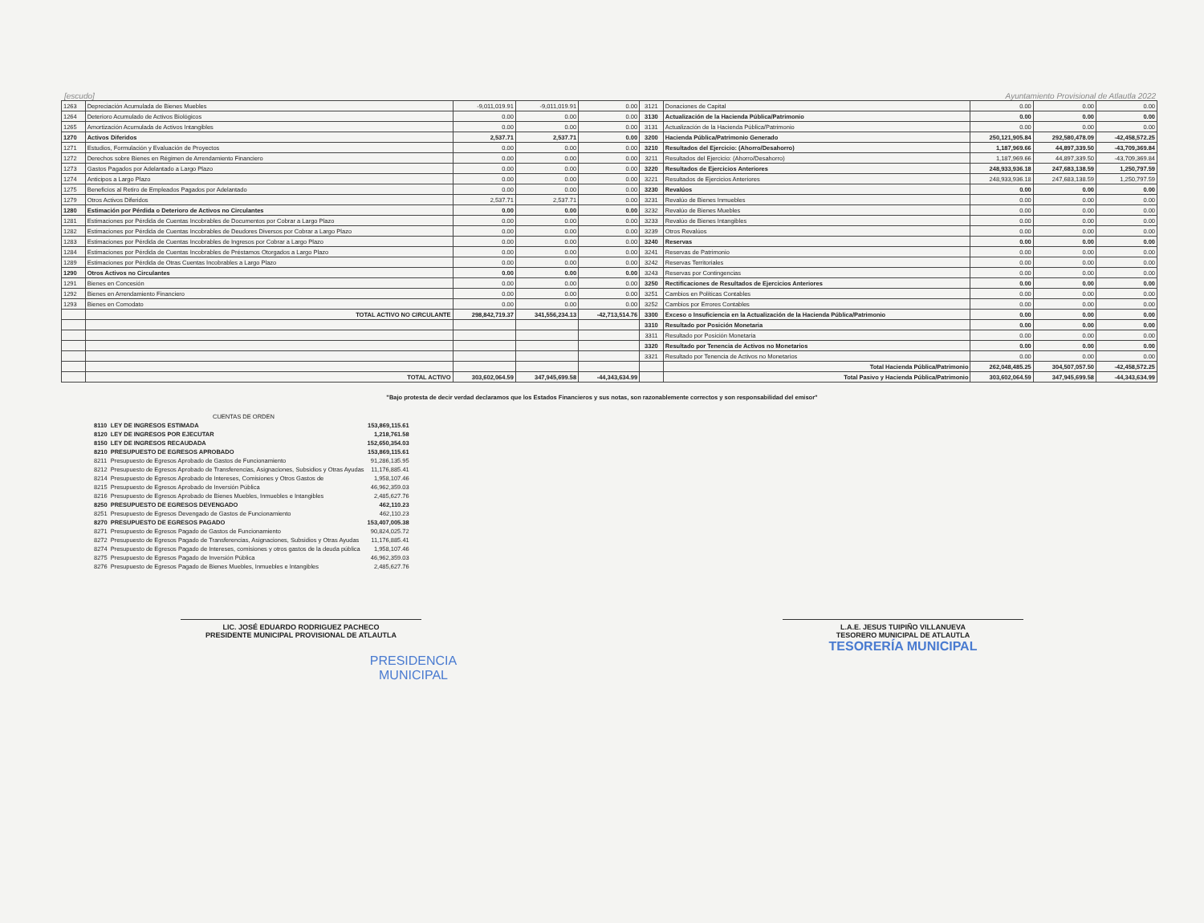[escudo]
Ayuntamiento Provisional de Atlautla 2022
| 1263 | Depreciación Acumulada de Bienes Muebles | -9,011,019.91 | -9,011,019.91 | 0.00 | 3121 | Donaciones de Capital | 0.00 | 0.00 | 0.00 |
| 1264 | Deterioro Acumulado de Activos Biológicos | 0.00 | 0.00 | 0.00 | 3130 | Actualización de la Hacienda Pública/Patrimonio | 0.00 | 0.00 | 0.00 |
| 1265 | Amortización Acumulada de Activos Intangibles | 0.00 | 0.00 | 0.00 | 3131 | Actualización de la Hacienda Pública/Patrimonio | 0.00 | 0.00 | 0.00 |
| 1270 | Activos Diferidos | 2,537.71 | 2,537.71 | 0.00 | 3200 | Hacienda Pública/Patrimonio Generado | 250,121,905.84 | 292,580,478.09 | -42,458,572.25 |
| 1271 | Estudios, Formulación y Evaluación de Proyectos | 0.00 | 0.00 | 0.00 | 3210 | Resultados del Ejercicio: (Ahorro/Desahorro) | 1,187,969.66 | 44,897,339.50 | -43,709,369.84 |
| 1272 | Derechos sobre Bienes en Régimen de Arrendamiento Financiero | 0.00 | 0.00 | 0.00 | 3211 | Resultados del Ejercicio: (Ahorro/Desahorro) | 1,187,969.66 | 44,897,339.50 | -43,709,369.84 |
| 1273 | Gastos Pagados por Adelantado a Largo Plazo | 0.00 | 0.00 | 0.00 | 3220 | Resultados de Ejercicios Anteriores | 248,933,936.18 | 247,683,138.59 | 1,250,797.59 |
| 1274 | Anticipos a Largo Plazo | 0.00 | 0.00 | 0.00 | 3221 | Resultados de Ejercicios Anteriores | 248,933,936.18 | 247,683,138.59 | 1,250,797.59 |
| 1275 | Beneficios al Retiro de Empleados Pagados por Adelantado | 0.00 | 0.00 | 0.00 | 3230 | Revalúos | 0.00 | 0.00 | 0.00 |
| 1279 | Otros Activos Diferidos | 2,537.71 | 2,537.71 | 0.00 | 3231 | Revalúo de Bienes Inmuebles | 0.00 | 0.00 | 0.00 |
| 1280 | Estimación por Pérdida o Deterioro de Activos no Circulantes | 0.00 | 0.00 | 0.00 | 3232 | Revalúo de Bienes Muebles | 0.00 | 0.00 | 0.00 |
| 1281 | Estimaciones por Pérdida de Cuentas Incobrables de Documentos por Cobrar a Largo Plazo | 0.00 | 0.00 | 0.00 | 3233 | Revalúo de Bienes Intangibles | 0.00 | 0.00 | 0.00 |
| 1282 | Estimaciones por Pérdida de Cuentas Incobrables de Deudores Diversos por Cobrar a Largo Plazo | 0.00 | 0.00 | 0.00 | 3239 | Otros Revalúos | 0.00 | 0.00 | 0.00 |
| 1283 | Estimaciones por Pérdida de Cuentas Incobrables de Ingresos por Cobrar a Largo Plazo | 0.00 | 0.00 | 0.00 | 3240 | Reservas | 0.00 | 0.00 | 0.00 |
| 1284 | Estimaciones por Pérdida de Cuentas Incobrables de Préstamos Otorgados a Largo Plazo | 0.00 | 0.00 | 0.00 | 3241 | Reservas de Patrimonio | 0.00 | 0.00 | 0.00 |
| 1289 | Estimaciones por Pérdida de Otras Cuentas Incobrables a Largo Plazo | 0.00 | 0.00 | 0.00 | 3242 | Reservas Territoriales | 0.00 | 0.00 | 0.00 |
| 1290 | Otros Activos no Circulantes | 0.00 | 0.00 | 0.00 | 3243 | Reservas por Contingencias | 0.00 | 0.00 | 0.00 |
| 1291 | Bienes en Concesión | 0.00 | 0.00 | 0.00 | 3250 | Rectificaciones de Resultados de Ejercicios Anteriores | 0.00 | 0.00 | 0.00 |
| 1292 | Bienes en Arrendamiento Financiero | 0.00 | 0.00 | 0.00 | 3251 | Cambios en Políticas Contables | 0.00 | 0.00 | 0.00 |
| 1293 | Bienes en Comodato | 0.00 | 0.00 | 0.00 | 3252 | Cambios por Errores Contables | 0.00 | 0.00 | 0.00 |
| | TOTAL ACTIVO NO CIRCULANTE | 298,842,719.37 | 341,556,234.13 | -42,713,514.76 | 3300 | Exceso o Insuficiencia en la Actualización de la Hacienda Pública/Patrimonio | 0.00 | 0.00 | 0.00 |
| | | | | | 3310 | Resultado por Posición Monetaria | 0.00 | 0.00 | 0.00 |
| | | | | | 3311 | Resultado por Posición Monetaria | 0.00 | 0.00 | 0.00 |
| | | | | | 3320 | Resultado por Tenencia de Activos no Monetarios | 0.00 | 0.00 | 0.00 |
| | | | | | 3321 | Resultado por Tenencia de Activos no Monetarios | 0.00 | 0.00 | 0.00 |
| | | | | | | Total Hacienda Pública/Patrimonio | 262,048,485.25 | 304,507,057.50 | -42,458,572.25 |
| | TOTAL ACTIVO | 303,602,064.59 | 347,945,699.58 | -44,343,634.99 | | Total Pasivo y Hacienda Pública/Patrimonio | 303,602,064.59 | 347,945,699.58 | -44,343,634.99 |
"Bajo protesta de decir verdad declaramos que los Estados Financieros y sus notas, son razonablemente correctos y son responsabilidad del emisor"
| CUENTAS DE ORDEN | | |
| 8110 | LEY DE INGRESOS ESTIMADA | 153,869,115.61 |
| 8120 | LEY DE INGRESOS POR EJECUTAR | 1,218,761.58 |
| 8150 | LEY DE INGRESOS RECAUDADA | 152,650,354.03 |
| 8210 | PRESUPUESTO DE EGRESOS APROBADO | 153,869,115.61 |
| 8211 | Presupuesto de Egresos Aprobado de Gastos de Funcionamiento | 91,286,135.95 |
| 8212 | Presupuesto de Egresos Aprobado de Transferencias, Asignaciones, Subsidios y Otras Ayudas | 11,176,885.41 |
| 8214 | Presupuesto de Egresos Aprobado de Intereses, Comisiones y Otros Gastos de | 1,958,107.46 |
| 8215 | Presupuesto de Egresos Aprobado de Inversión Pública | 46,962,359.03 |
| 8216 | Presupuesto de Egresos Aprobado de Bienes Muebles, Inmuebles e Intangibles | 2,485,627.76 |
| 8250 | PRESUPUESTO DE EGRESOS DEVENGADO | 462,110.23 |
| 8251 | Presupuesto de Egresos Devengado de Gastos de Funcionamiento | 462,110.23 |
| 8270 | PRESUPUESTO DE EGRESOS PAGADO | 153,407,005.38 |
| 8271 | Presupuesto de Egresos Pagado de Gastos de Funcionamiento | 90,824,025.72 |
| 8272 | Presupuesto de Egresos Pagado de Transferencias, Asignaciones, Subsidios y Otras Ayudas | 11,176,885.41 |
| 8274 | Presupuesto de Egresos Pagado de Intereses, comisiones y otros gastos de la deuda pública | 1,958,107.46 |
| 8275 | Presupuesto de Egresos Pagado de Inversión Pública | 46,962,359.03 |
| 8276 | Presupuesto de Egresos Pagado de Bienes Muebles, Inmuebles e Intangibles | 2,485,627.76 |
LIC. JOSÉ EDUARDO RODRIGUEZ PACHECO
PRESIDENTE MUNICIPAL PROVISIONAL DE ATLAUTLA
L.A.E. JESUS TUIPIÑO VILLANUEVA
TESORERO MUNICIPAL DE ATLAUTLA
TESORERÍA MUNICIPAL
PRESIDENCIA
MUNICIPAL